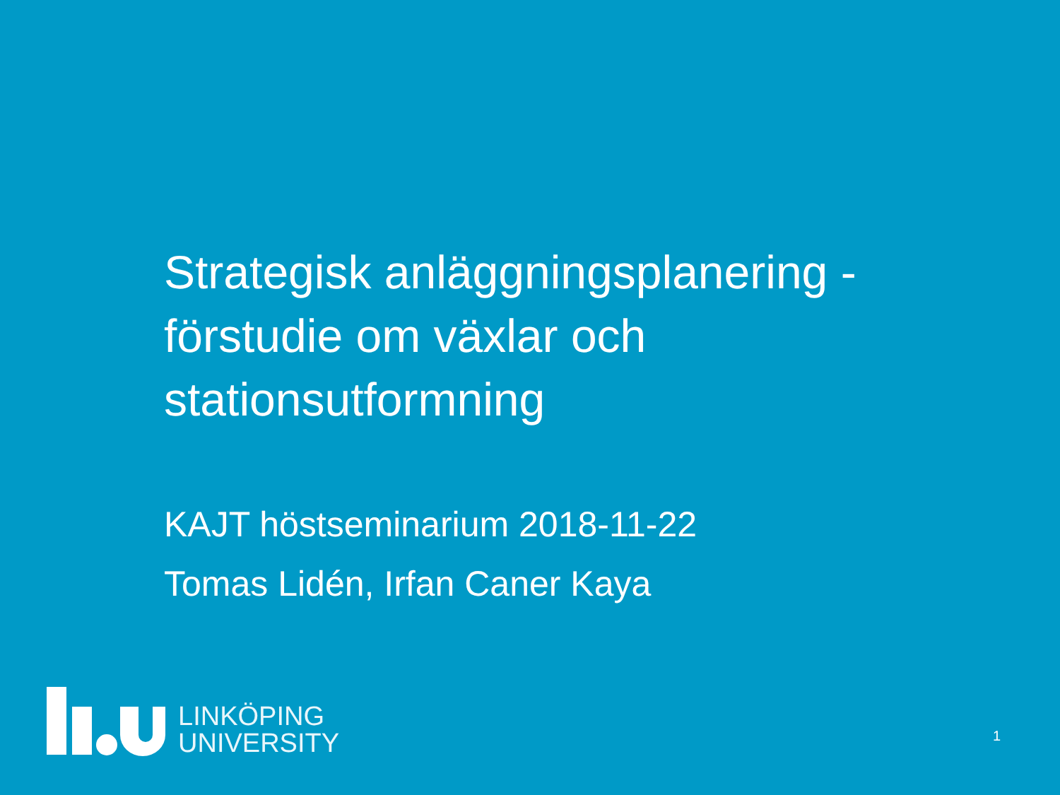Strategisk anläggningsplanering - förstudie om växlar och stationsutformning
KAJT höstseminarium 2018-11-22
Tomas Lidén, Irfan Caner Kaya
LINKÖPING
UNIVERSITY
1